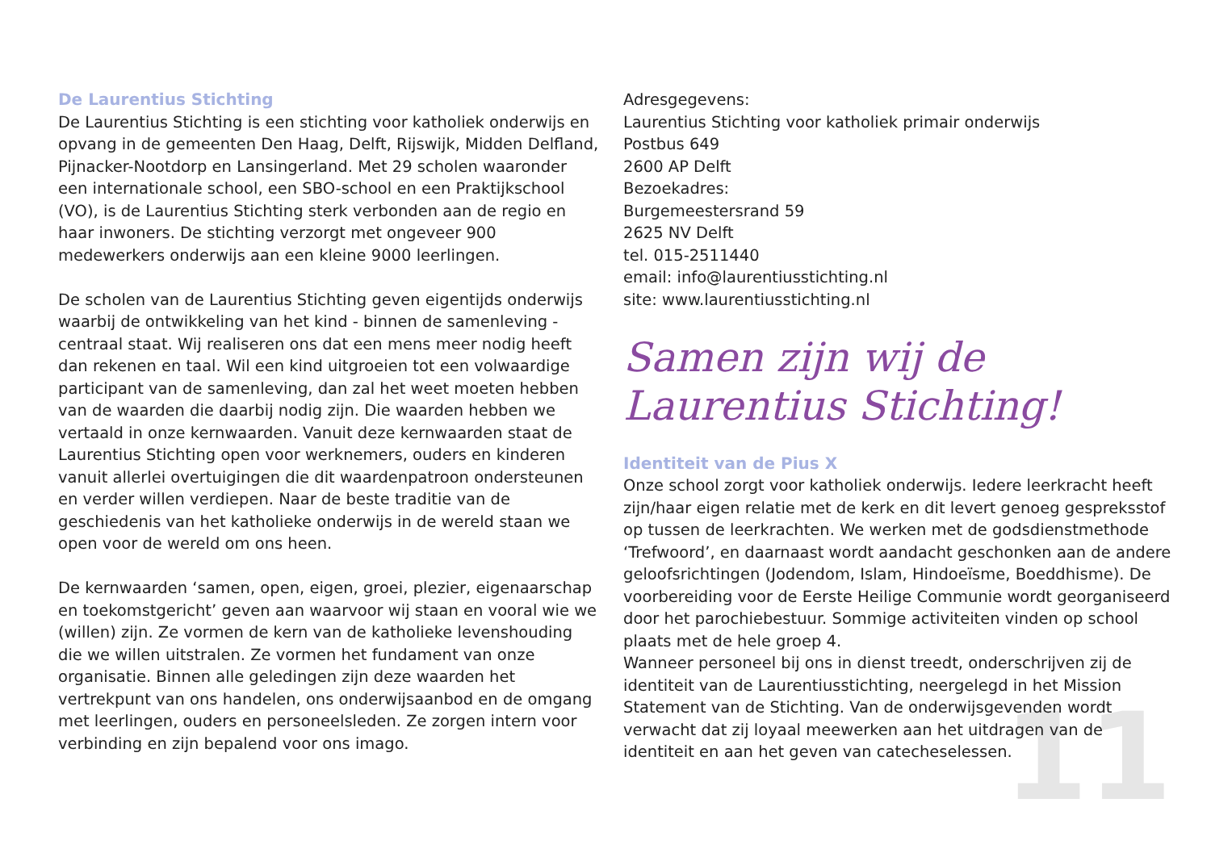De Laurentius Stichting
De Laurentius Stichting is een stichting voor katholiek onderwijs en opvang in de gemeenten Den Haag, Delft, Rijswijk, Midden Delfland, Pijnacker-Nootdorp en Lansingerland. Met 29 scholen waaronder een internationale school, een SBO-school en een Praktijkschool (VO), is de Laurentius Stichting sterk verbonden aan de regio en haar inwoners. De stichting verzorgt met ongeveer 900 medewerkers onderwijs aan een kleine 9000 leerlingen.
De scholen van de Laurentius Stichting geven eigentijds onderwijs waarbij de ontwikkeling van het kind - binnen de samenleving - centraal staat. Wij realiseren ons dat een mens meer nodig heeft dan rekenen en taal. Wil een kind uitgroeien tot een volwaardige participant van de samenleving, dan zal het weet moeten hebben van de waarden die daarbij nodig zijn. Die waarden hebben we vertaald in onze kernwaarden. Vanuit deze kernwaarden staat de Laurentius Stichting open voor werknemers, ouders en kinderen vanuit allerlei overtuigingen die dit waardenpatroon ondersteunen en verder willen verdiepen. Naar de beste traditie van de geschiedenis van het katholieke onderwijs in de wereld staan we open voor de wereld om ons heen.
De kernwaarden ‘samen, open, eigen, groei, plezier, eigenaarschap en toekomstgericht’ geven aan waarvoor wij staan en vooral wie we (willen) zijn. Ze vormen de kern van de katholieke levenshouding die we willen uitstralen. Ze vormen het fundament van onze organisatie. Binnen alle geledingen zijn deze waarden het vertrekpunt van ons handelen, ons onderwijsaanbod en de omgang met leerlingen, ouders en personeelsleden. Ze zorgen intern voor verbinding en zijn bepalend voor ons imago.
Adresgegevens:
Laurentius Stichting voor katholiek primair onderwijs
Postbus 649
2600 AP Delft
Bezoekadres:
Burgemeestersrand 59
2625 NV Delft
tel. 015-2511440
email: info@laurentiusstichting.nl
site: www.laurentiusstichting.nl
Samen zijn wij de Laurentius Stichting!
Identiteit van de Pius X
Onze school zorgt voor katholiek onderwijs. Iedere leerkracht heeft zijn/haar eigen relatie met de kerk en dit levert genoeg gespreksstof op tussen de leerkrachten. We werken met de godsdienstmethode ‘Trefwoord’, en daarnaast wordt aandacht geschonken aan de andere geloofsrichtingen (Jodendom, Islam, Hindoeïsme, Boeddhisme). De voorbereiding voor de Eerste Heilige Communie wordt georganiseerd door het parochiebestuur. Sommige activiteiten vinden op school plaats met de hele groep 4.
Wanneer personeel bij ons in dienst treedt, onderschrijven zij de identiteit van de Laurentiusstichting, neergelegd in het Mission Statement van de Stichting. Van de onderwijsgevenden wordt verwacht dat zij loyaal meewerken aan het uitdragen van de identiteit en aan het geven van catecheselessen.
11